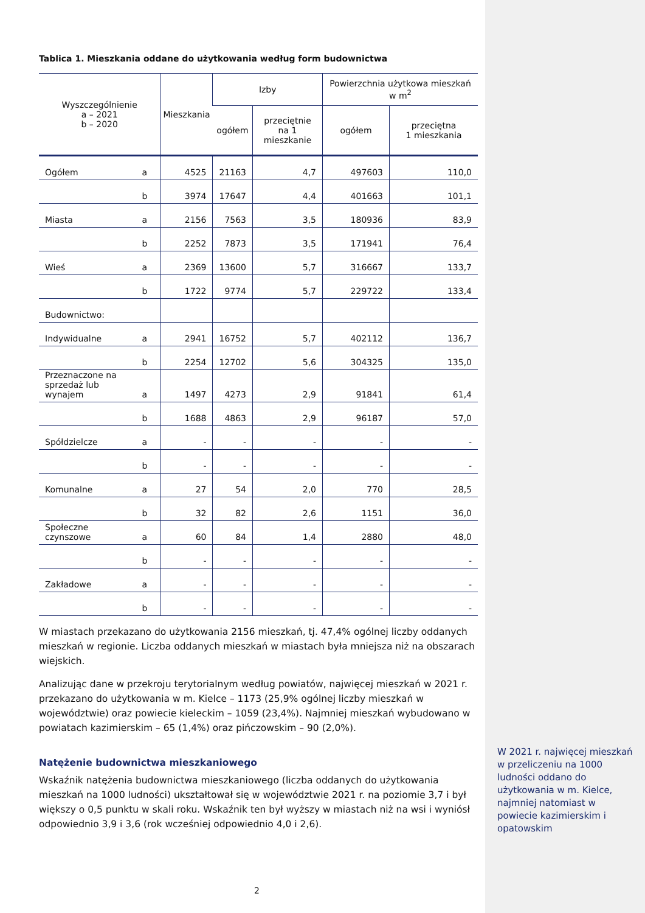Tablica 1. Mieszkania oddane do użytkowania według form budownictwa
| Wyszczególnienie a – 2021 b – 2020 | | Mieszkania | Izby | | Powierzchnia użytkowa mieszkań w m<sup>2</sup> | |
| --- | --- | --- | --- | --- | --- | --- |
| | | | ogółem | przeciętnie na 1 mieszkanie | ogółem | przeciętna 1 mieszkania |
| Ogółem | a | 4525 | 21163 | 4,7 | 497603 | 110,0 |
| | b | 3974 | 17647 | 4,4 | 401663 | 101,1 |
| Miasta | a | 2156 | 7563 | 3,5 | 180936 | 83,9 |
| | b | 2252 | 7873 | 3,5 | 171941 | 76,4 |
| Wieś | a | 2369 | 13600 | 5,7 | 316667 | 133,7 |
| | b | 1722 | 9774 | 5,7 | 229722 | 133,4 |
| Budownictwo: | | | | | | |
| Indywidualne | a | 2941 | 16752 | 5,7 | 402112 | 136,7 |
| | b | 2254 | 12702 | 5,6 | 304325 | 135,0 |
| Przeznaczone na sprzedaż lub wynajem | a | 1497 | 4273 | 2,9 | 91841 | 61,4 |
| | b | 1688 | 4863 | 2,9 | 96187 | 57,0 |
| Spółdzielcze | a | - | - | - | - | - |
| | b | - | - | - | - | - |
| Komunalne | a | 27 | 54 | 2,0 | 770 | 28,5 |
| | b | 32 | 82 | 2,6 | 1151 | 36,0 |
| Społeczne czynszowe | a | 60 | 84 | 1,4 | 2880 | 48,0 |
| | b | - | - | - | - | - |
| Zakładowe | a | - | - | - | - | - |
| | b | - | - | - | - | - |
W miastach przekazano do użytkowania 2156 mieszkań, tj. 47,4% ogólnej liczby oddanych mieszkań w regionie. Liczba oddanych mieszkań w miastach była mniejsza niż na obszarach wiejskich.
Analizując dane w przekroju terytorialnym według powiatów, najwięcej mieszkań w 2021 r. przekazano do użytkowania w m. Kielce – 1173 (25,9% ogólnej liczby mieszkań w województwie) oraz powiecie kieleckim – 1059 (23,4%). Najmniej mieszkań wybudowano w powiatach kazimierskim – 65 (1,4%) oraz pińczowskim – 90 (2,0%).
Natężenie budownictwa mieszkaniowego
Wskaźnik natężenia budownictwa mieszkaniowego (liczba oddanych do użytkowania mieszkań na 1000 ludności) ukształtował się w województwie 2021 r. na poziomie 3,7 i był większy o 0,5 punktu w skali roku. Wskaźnik ten był wyższy w miastach niż na wsi i wyniósł odpowiednio 3,9 i 3,6 (rok wcześniej odpowiednio 4,0 i 2,6).
W 2021 r. najwięcej mieszkań w przeliczeniu na 1000 ludności oddano do użytkowania w m. Kielce, najmniej natomiast w powiecie kazimierskim i opatowskim
2